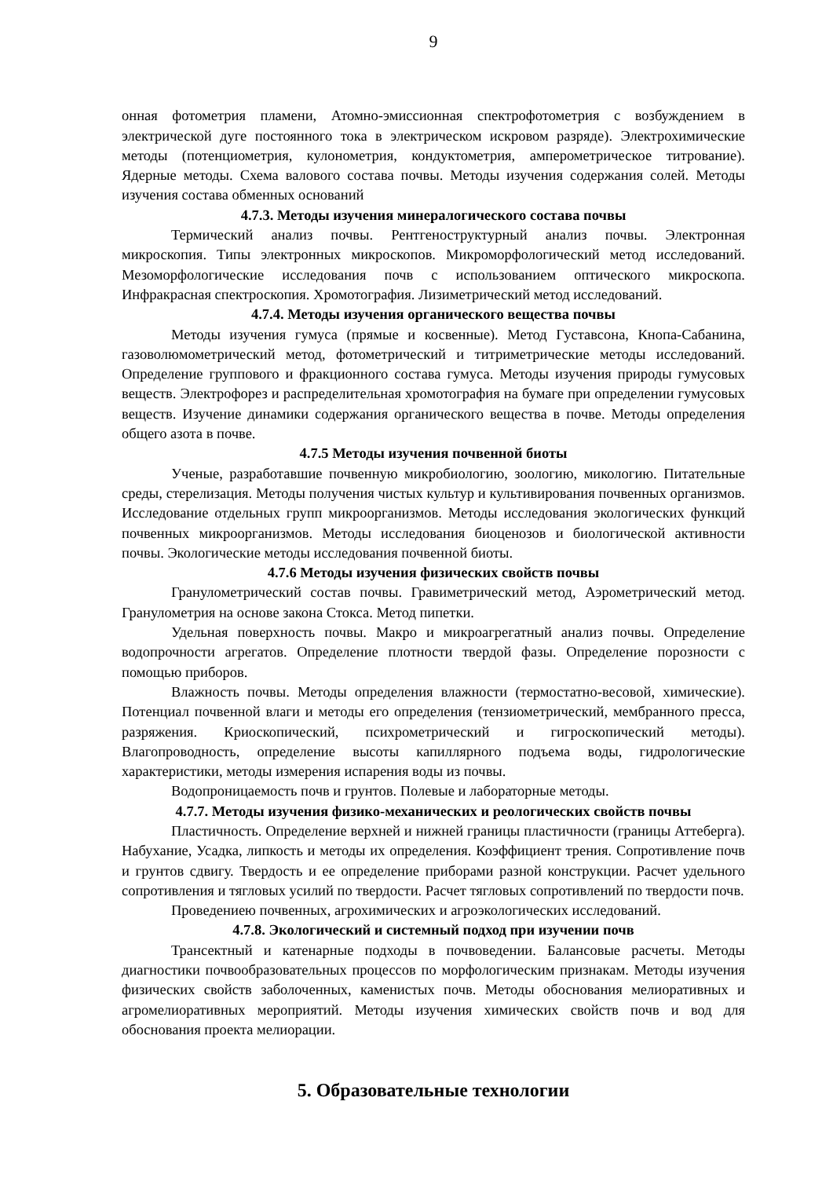9
онная фотометрия пламени, Атомно-эмиссионная спектрофотометрия с возбуждением в электрической дуге постоянного тока в электрическом искровом разряде). Электрохимические методы (потенциометрия, кулонометрия, кондуктометрия, амперометрическое титрование). Ядерные методы. Схема валового состава почвы. Методы изучения содержания солей. Методы изучения состава обменных оснований
4.7.3. Методы изучения минералогического состава почвы
Термический анализ почвы. Рентгеноструктурный анализ почвы. Электронная микроскопия. Типы электронных микроскопов. Микроморфологический метод исследований. Мезоморфологические исследования почв с использованием оптического микроскопа. Инфракрасная спектроскопия. Хромотография. Лизиметрический метод исследований.
4.7.4. Методы изучения органического вещества почвы
Методы изучения гумуса (прямые и косвенные). Метод Густавсона, Кнопа-Сабанина, газоволюмометрический метод, фотометрический и титриметрические методы исследований. Определение группового и фракционного состава гумуса. Методы изучения природы гумусовых веществ. Электрофорез и распределительная хромотография на бумаге при определении гумусовых веществ. Изучение динамики содержания органического вещества в почве. Методы определения общего азота в почве.
4.7.5 Методы изучения почвенной биоты
Ученые, разработавшие почвенную микробиологию, зоологию, микологию. Питательные среды, стерелизация. Методы получения чистых культур и культивирования почвенных организмов. Исследование отдельных групп микроорганизмов. Методы исследования экологических функций почвенных микроорганизмов. Методы исследования биоценозов и биологической активности почвы. Экологические методы исследования почвенной биоты.
4.7.6 Методы изучения физических свойств почвы
Гранулометрический состав почвы. Гравиметрический метод, Аэрометрический метод. Гранулометрия на основе закона Стокса. Метод пипетки.
Удельная поверхность почвы. Макро и микроагрегатный анализ почвы. Определение водопрочности агрегатов. Определение плотности твердой фазы. Определение порозности с помощью приборов.
Влажность почвы. Методы определения влажности (термостатно-весовой, химические). Потенциал почвенной влаги и методы его определения (тензиометрический, мембранного пресса, разряжения. Криоскопический, психрометрический и гигроскопический методы). Влагопроводность, определение высоты капиллярного подъема воды, гидрологические характеристики, методы измерения испарения воды из почвы.
Водопроницаемость почв и грунтов. Полевые и лабораторные методы.
4.7.7. Методы изучения физико-механических и реологических свойств почвы
Пластичность. Определение верхней и нижней границы пластичности (границы Аттеберга). Набухание, Усадка, липкость и методы их определения. Коэффициент трения. Сопротивление почв и грунтов сдвигу. Твердость и ее определение приборами разной конструкции. Расчет удельного сопротивления и тягловых усилий по твердости. Расчет тягловых сопротивлений по твердости почв.
Проведениею почвенных, агрохимических и агроэкологических исследований.
4.7.8. Экологический и системный подход при изучении почв
Трансектный и катенарные подходы в почвоведении. Балансовые расчеты. Методы диагностики почвообразовательных процессов по морфологическим признакам. Методы изучения физических свойств заболоченных, каменистых почв. Методы обоснования мелиоративных и агромелиоративных мероприятий. Методы изучения химических свойств почв и вод для обоснования проекта мелиорации.
5. Образовательные технологии